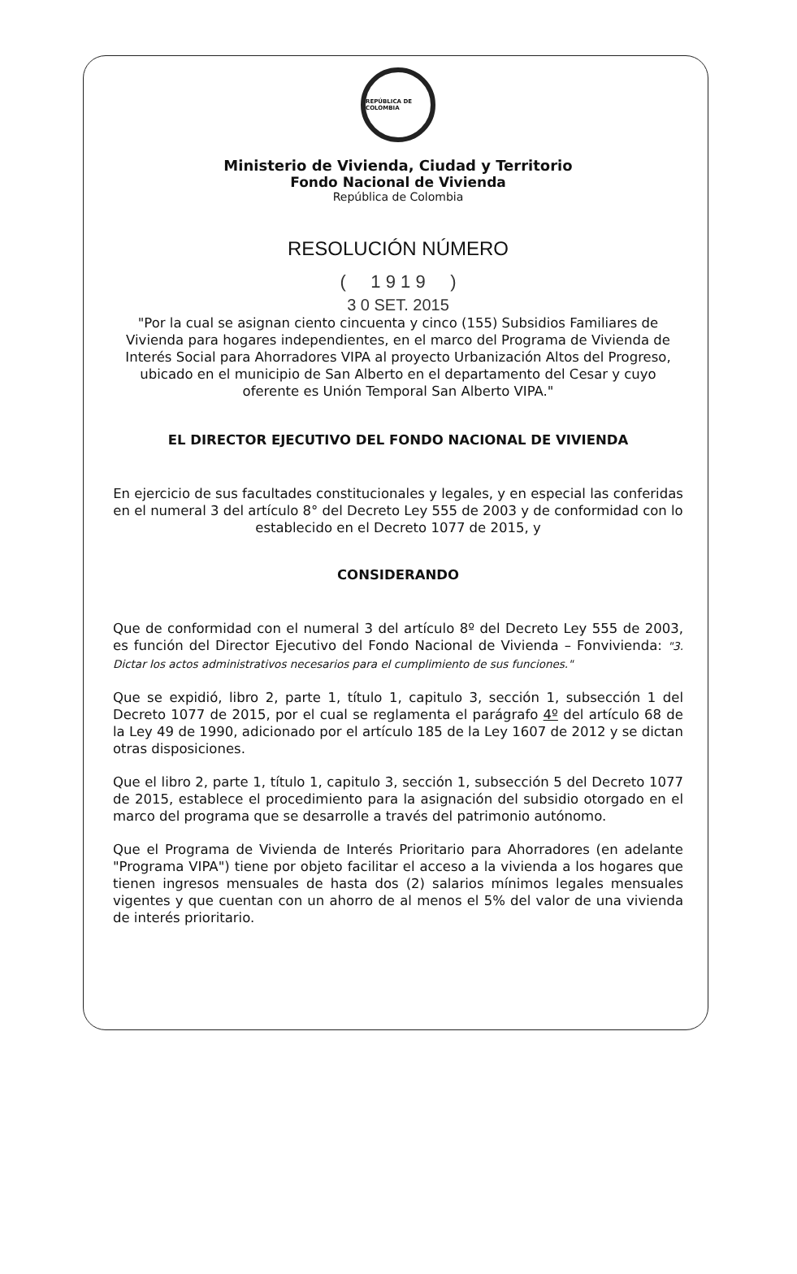REPÚBLICA DE COLOMBIA
Ministerio de Vivienda, Ciudad y Territorio
Fondo Nacional de Vivienda
República de Colombia
RESOLUCIÓN NÚMERO
( 1 9 1 9 )
3 0 SET. 2015
"Por la cual se asignan ciento cincuenta y cinco (155) Subsidios Familiares de Vivienda para hogares independientes, en el marco del Programa de Vivienda de Interés Social para Ahorradores VIPA al proyecto Urbanización Altos del Progreso, ubicado en el municipio de San Alberto en el departamento del Cesar y cuyo oferente es Unión Temporal San Alberto VIPA."
EL DIRECTOR EJECUTIVO DEL FONDO NACIONAL DE VIVIENDA
En ejercicio de sus facultades constitucionales y legales, y en especial las conferidas en el numeral 3 del artículo 8° del Decreto Ley 555 de 2003 y de conformidad con lo establecido en el Decreto 1077 de 2015, y
CONSIDERANDO
Que de conformidad con el numeral 3 del artículo 8º del Decreto Ley 555 de 2003, es función del Director Ejecutivo del Fondo Nacional de Vivienda – Fonvivienda: "3. Dictar los actos administrativos necesarios para el cumplimiento de sus funciones."
Que se expidió, libro 2, parte 1, título 1, capitulo 3, sección 1, subsección 1 del Decreto 1077 de 2015, por el cual se reglamenta el parágrafo 4º del artículo 68 de la Ley 49 de 1990, adicionado por el artículo 185 de la Ley 1607 de 2012 y se dictan otras disposiciones.
Que el libro 2, parte 1, título 1, capitulo 3, sección 1, subsección 5 del Decreto 1077 de 2015, establece el procedimiento para la asignación del subsidio otorgado en el marco del programa que se desarrolle a través del patrimonio autónomo.
Que el Programa de Vivienda de Interés Prioritario para Ahorradores (en adelante "Programa VIPA") tiene por objeto facilitar el acceso a la vivienda a los hogares que tienen ingresos mensuales de hasta dos (2) salarios mínimos legales mensuales vigentes y que cuentan con un ahorro de al menos el 5% del valor de una vivienda de interés prioritario.